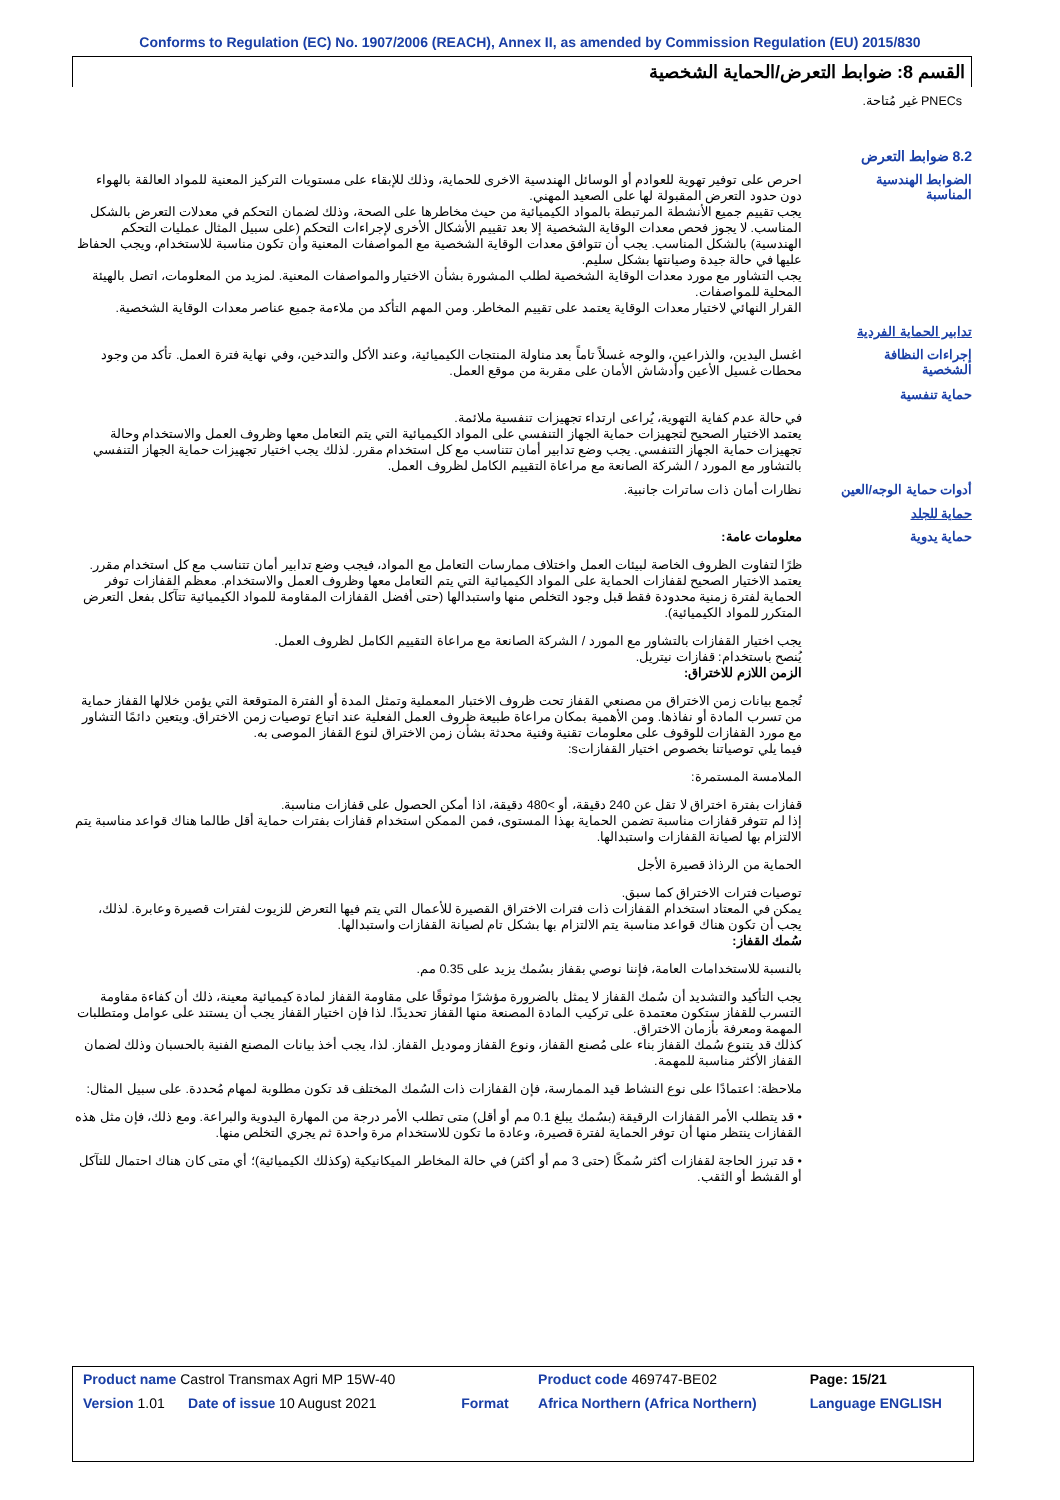Conforms to Regulation (EC) No. 1907/2006 (REACH), Annex II, as amended by Commission Regulation (EU) 2015/830
القسم 8: ضوابط التعرض/الحماية الشخصية
PNECs غير مُتاحة.
8.2 ضوابط التعرض
الضوابط الهندسية المناسبة
احرص على توفير تهوية للعوادم أو الوسائل الهندسية الاخرى للحماية، وذلك للإبقاء على مستويات التركيز المعنية للمواد العالقة بالهواء دون حدود التعرض المقبولة لها على الصعيد المهني.
يجب تقييم جميع الأنشطة المرتبطة بالمواد الكيميائية من حيث مخاطرها على الصحة، وذلك لضمان التحكم في معدلات التعرض بالشكل المناسب. لا يجوز فحص معدات الوقاية الشخصية إلا بعد تقييم الأشكال الأخرى لإجراءات التحكم (على سبيل المثال عمليات التحكم الهندسية) بالشكل المناسب. يجب أن تتوافق معدات الوقاية الشخصية مع المواصفات المعنية وأن تكون مناسبة للاستخدام، ويجب الحفاظ عليها في حالة جيدة وصيانتها بشكل سليم.
يجب التشاور مع مورد معدات الوقاية الشخصية لطلب المشورة بشأن الاختيار والمواصفات المعنية. لمزيد من المعلومات، اتصل بالهيئة المحلية للمواصفات.
القرار النهائي لاختيار معدات الوقاية يعتمد على تقييم المخاطر. ومن المهم التأكد من ملاءمة جميع عناصر معدات الوقاية الشخصية.
تدابير الحماية الفردية
إجراءات النظافة الشخصية
اغسل اليدين، والذراعين، والوجه غسلاً تاماً بعد مناولة المنتجات الكيميائية، وعند الأكل والتدخين، وفي نهاية فترة العمل. تأكد من وجود محطات غسيل الأعين وأدشاش الأمان على مقربة من موقع العمل.
حماية تنفسية
في حالة عدم كفاية التهوية، يُراعى ارتداء تجهيزات تنفسية ملائمة.
يعتمد الاختيار الصحيح لتجهيزات حماية الجهاز التنفسي على المواد الكيميائية التي يتم التعامل معها وظروف العمل والاستخدام وحالة تجهيزات حماية الجهاز التنفسي. يجب وضع تدابير أمان تتناسب مع كل استخدام مقرر. لذلك يجب اختيار تجهيزات حماية الجهاز التنفسي بالتشاور مع المورد / الشركة الصانعة مع مراعاة التقييم الكامل لظروف العمل.
أدوات حماية الوجه/العين
نظارات أمان ذات ساترات جانبية.
حماية للجلد
حماية يدوية
معلومات عامة:
ظرًا لتفاوت الظروف الخاصة لبيئات العمل واختلاف ممارسات التعامل مع المواد، فيجب وضع تدابير أمان تتناسب مع كل استخدام مقرر. يعتمد الاختيار الصحيح لقفازات الحماية على المواد الكيميائية التي يتم التعامل معها وظروف العمل والاستخدام. معظم القفازات توفر الحماية لفترة زمنية محدودة فقط قبل وجود التخلص منها واستبدالها (حتى أفضل القفازات المقاومة للمواد الكيميائية تتآكل بفعل التعرض المتكرر للمواد الكيميائية).
يجب اختيار القفازات بالتشاور مع المورد / الشركة الصانعة مع مراعاة التقييم الكامل لظروف العمل.
يُنصح باستخدام: قفازات نيتريل.
الزمن اللازم للاختراق:
تُجمع بيانات زمن الاختراق من مصنعي القفاز تحت ظروف الاختبار المعملية وتمثل المدة أو الفترة المتوقعة التي يؤمن خلالها القفاز حماية من تسرب المادة أو نفاذها. ومن الأهمية بمكان مراعاة طبيعة ظروف العمل الفعلية عند اتباع توصيات زمن الاختراق. ويتعين دائمًا التشاور مع مورد القفازات للوقوف على معلومات تقنية وفنية محدثة بشأن زمن الاختراق لنوع القفاز الموصى به.
فيما يلي توصياتنا بخصوص اختيار القفازاتs:
الملامسة المستمرة:
قفازات بفترة اختراق لا تقل عن 240 دقيقة، أو >480 دقيقة، اذا أمكن الحصول على قفازات مناسبة.
إذا لم تتوفر قفازات مناسبة تضمن الحماية بهذا المستوى، فمن الممكن استخدام قفازات بفترات حماية أقل طالما هناك قواعد مناسبة يتم الالتزام بها لصيانة القفازات واستبدالها.
الحماية من الرذاذ قصيرة الأجل
توصيات فترات الاختراق كما سبق.
يمكن في المعتاد استخدام القفازات ذات فترات الاختراق القصيرة للأعمال التي يتم فيها التعرض للزيوت لفترات قصيرة وعابرة. لذلك، يجب أن تكون هناك قواعد مناسبة يتم الالتزام بها بشكل تام لصيانة القفازات واستبدالها.
سُمك القفاز:
بالنسبة للاستخدامات العامة، فإننا نوصي بقفاز بسُمك يزيد على 0.35 مم.
يجب التأكيد والتشديد أن سُمك القفاز لا يمثل بالضرورة مؤشرًا موثوقًا على مقاومة القفاز لمادة كيميائية معينة، ذلك أن كفاءة مقاومة التسرب للقفاز ستكون معتمدة على تركيب المادة المصنعة منها القفاز تحديدًا. لذا فإن اختيار القفاز يجب أن يستند على عوامل ومتطلبات المهمة ومعرفة بأزمان الاختراق.
كذلك قد يتنوع سُمك القفاز بناء على مُصنع القفاز، ونوع القفاز وموديل القفاز. لذا، يجب أخذ بيانات المصنع الفنية بالحسبان وذلك لضمان القفاز الأكثر مناسبة للمهمة.
ملاحظة: اعتمادًا على نوع النشاط قيد الممارسة، فإن القفازات ذات السُمك المختلف قد تكون مطلوبة لمهام مُحددة. على سبيل المثال:
• قد يتطلب الأمر القفازات الرقيقة (بسُمك يبلغ 0.1 مم أو أقل) متى تطلب الأمر درجة من المهارة اليدوية والبراعة. ومع ذلك، فإن مثل هذه القفازات ينتظر منها أن توفر الحماية لفترة قصيرة، وعادة ما تكون للاستخدام مرة واحدة ثم يجري التخلص منها.
• قد تبرز الحاجة لقفازات أكثر سُمكًا (حتى 3 مم أو أكثر) في حالة المخاطر الميكانيكية (وكذلك الكيميائية)؛ أي متى كان هناك احتمال للتآكل أو القشط أو الثقب.
| Product name Castrol Transmax Agri MP 15W-40 | | Product code 469747-BE02 | Page: 15/21 |
| Version 1.01 Date of issue 10 August 2021 | Format | Africa Northern (Africa Northern) | Language ENGLISH |